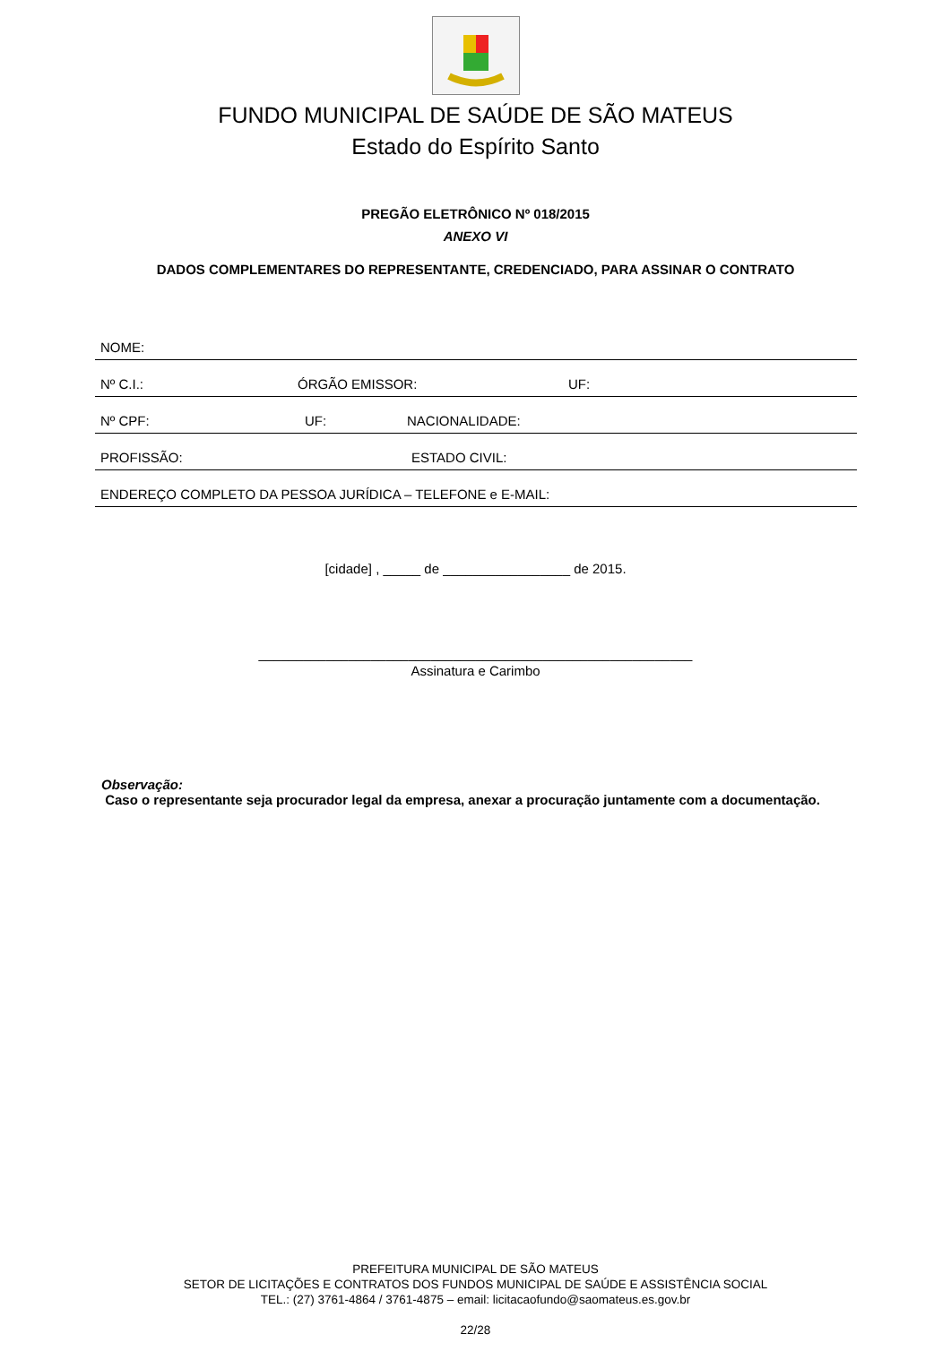FUNDO MUNICIPAL DE SAÚDE DE SÃO MATEUS
Estado do Espírito Santo
PREGÃO ELETRÔNICO Nº 018/2015
ANEXO VI
DADOS COMPLEMENTARES DO REPRESENTANTE, CREDENCIADO, PARA ASSINAR O CONTRATO
NOME:
Nº C.I.: ÓRGÃO EMISSOR: UF:
Nº CPF: UF: NACIONALIDADE:
PROFISSÃO: ESTADO CIVIL:
ENDEREÇO COMPLETO DA PESSOA JURÍDICA – TELEFONE e E-MAIL:
[cidade] , _____ de _________________ de 2015.
__________________________________________________________
Assinatura e Carimbo
Observação:
Caso o representante seja procurador legal da empresa, anexar a procuração juntamente com a documentação.
PREFEITURA MUNICIPAL DE SÃO MATEUS
SETOR DE LICITAÇÕES E CONTRATOS DOS FUNDOS MUNICIPAL DE SAÚDE E ASSISTÊNCIA SOCIAL
TEL.: (27) 3761-4864 / 3761-4875 – email: licitacaofundo@saomateus.es.gov.br
22/28